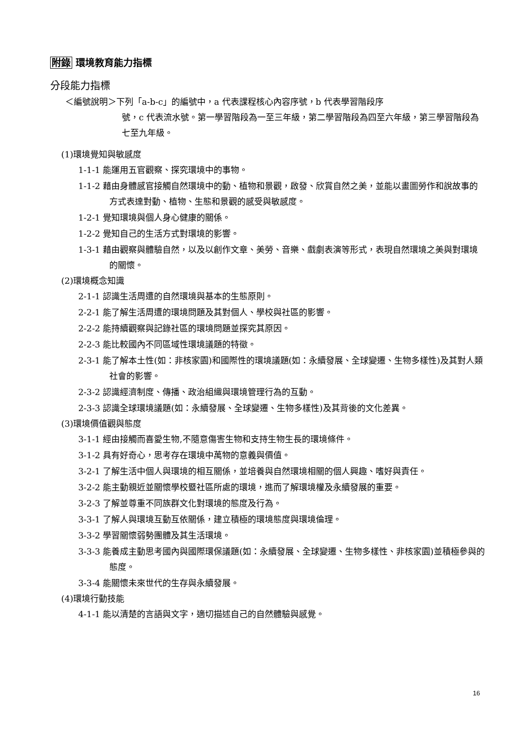附錄 環境教育能力指標
分段能力指標
＜編號說明＞下列「a-b-c」的編號中，a 代表課程核心內容序號，b 代表學習階段序
號，c 代表流水號。第一學習階段為一至三年級，第二學習階段為四至六年級，第三學習階段為七至九年級。
(1)環境覺知與敏感度
1-1-1 能運用五官觀察、探究環境中的事物。
1-1-2 藉由身體感官接觸自然環境中的動、植物和景觀，啟發、欣賞自然之美，並能以畫圖勞作和說故事的方式表達對動、植物、生態和景觀的感受與敏感度。
1-2-1 覺知環境與個人身心健康的關係。
1-2-2 覺知自己的生活方式對環境的影響。
1-3-1 藉由觀察與體驗自然，以及以創作文章、美勞、音樂、戲劇表演等形式，表現自然環境之美與對環境的關懷。
(2)環境概念知識
2-1-1 認識生活周遭的自然環境與基本的生態原則。
2-2-1 能了解生活周遭的環境問題及其對個人、學校與社區的影響。
2-2-2 能持續觀察與記錄社區的環境問題並探究其原因。
2-2-3 能比較國內不同區域性環境議題的特徵。
2-3-1 能了解本土性(如：非核家園)和國際性的環境議題(如：永續發展、全球變遷、生物多樣性)及其對人類社會的影響。
2-3-2 認識經濟制度、傳播、政治組織與環境管理行為的互動。
2-3-3 認識全球環境議題(如：永續發展、全球變遷、生物多樣性)及其背後的文化差異。
(3)環境價值觀與態度
3-1-1 經由接觸而喜愛生物,不隨意傷害生物和支持生物生長的環境條件。
3-1-2 具有好奇心，思考存在環境中萬物的意義與價值。
3-2-1 了解生活中個人與環境的相互關係，並培養與自然環境相關的個人興趣、嗜好與責任。
3-2-2 能主動親近並關懷學校暨社區所處的環境，進而了解環境權及永續發展的重要。
3-2-3 了解並尊重不同族群文化對環境的態度及行為。
3-3-1 了解人與環境互動互依關係，建立積極的環境態度與環境倫理。
3-3-2 學習關懷弱勢團體及其生活環境。
3-3-3 能養成主動思考國內與國際環保議題(如：永續發展、全球變遷、生物多樣性、非核家園)並積極參與的態度。
3-3-4 能關懷未來世代的生存與永續發展。
(4)環境行動技能
4-1-1 能以清楚的言語與文字，適切描述自己的自然體驗與感覺。
16